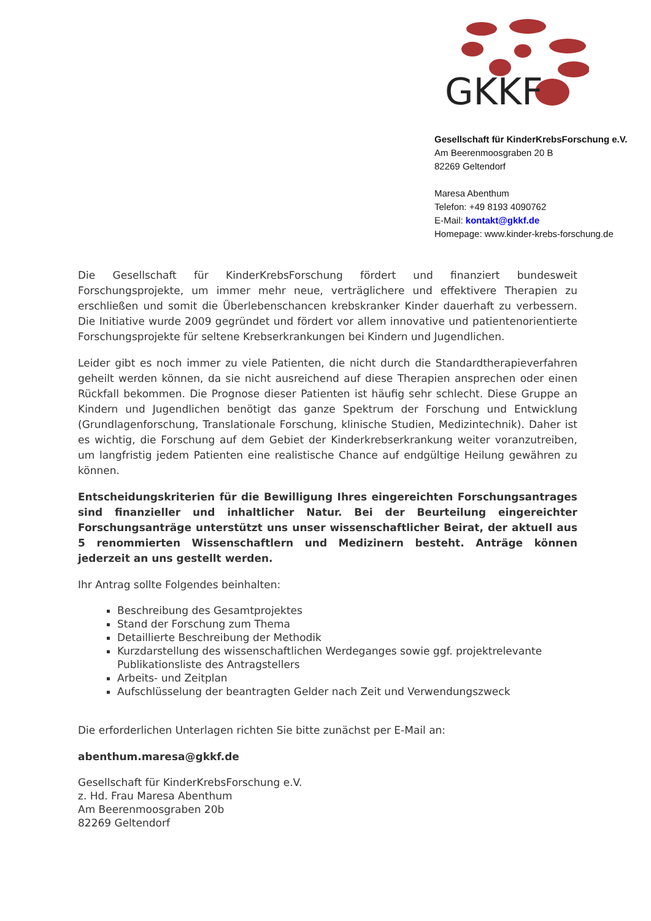GKKF
Gesellschaft für KinderKrebsForschung e.V.
Am Beerenmoosgraben 20 B
82269 Geltendorf
Maresa Abenthum
Telefon: +49 8193 4090762
E-Mail: kontakt@gkkf.de
Homepage: www.kinder-krebs-forschung.de
Die Gesellschaft für KinderKrebsForschung fördert und finanziert bundesweit Forschungsprojekte, um immer mehr neue, verträglichere und effektivere Therapien zu erschließen und somit die Überlebenschancen krebskranker Kinder dauerhaft zu verbessern. Die Initiative wurde 2009 gegründet und fördert vor allem innovative und patientenorientierte Forschungsprojekte für seltene Krebserkrankungen bei Kindern und Jugendlichen.
Leider gibt es noch immer zu viele Patienten, die nicht durch die Standardtherapieverfahren geheilt werden können, da sie nicht ausreichend auf diese Therapien ansprechen oder einen Rückfall bekommen. Die Prognose dieser Patienten ist häufig sehr schlecht. Diese Gruppe an Kindern und Jugendlichen benötigt das ganze Spektrum der Forschung und Entwicklung (Grundlagenforschung, Translationale Forschung, klinische Studien, Medizintechnik). Daher ist es wichtig, die Forschung auf dem Gebiet der Kinderkrebserkrankung weiter voranzutreiben, um langfristig jedem Patienten eine realistische Chance auf endgültige Heilung gewähren zu können.
Entscheidungskriterien für die Bewilligung Ihres eingereichten Forschungsantrages sind finanzieller und inhaltlicher Natur. Bei der Beurteilung eingereichter Forschungsanträge unterstützt uns unser wissenschaftlicher Beirat, der aktuell aus 5 renommierten Wissenschaftlern und Medizinern besteht. Anträge können jederzeit an uns gestellt werden.
Ihr Antrag sollte Folgendes beinhalten:
Beschreibung des Gesamtprojektes
Stand der Forschung zum Thema
Detaillierte Beschreibung der Methodik
Kurzdarstellung des wissenschaftlichen Werdeganges sowie ggf. projektrelevante Publikationsliste des Antragstellers
Arbeits- und Zeitplan
Aufschlüsselung der beantragten Gelder nach Zeit und Verwendungszweck
Die erforderlichen Unterlagen richten Sie bitte zunächst per E-Mail an:
abenthum.maresa@gkkf.de
Gesellschaft für KinderKrebsForschung e.V.
z. Hd. Frau Maresa Abenthum
Am Beerenmoosgraben 20b
82269 Geltendorf